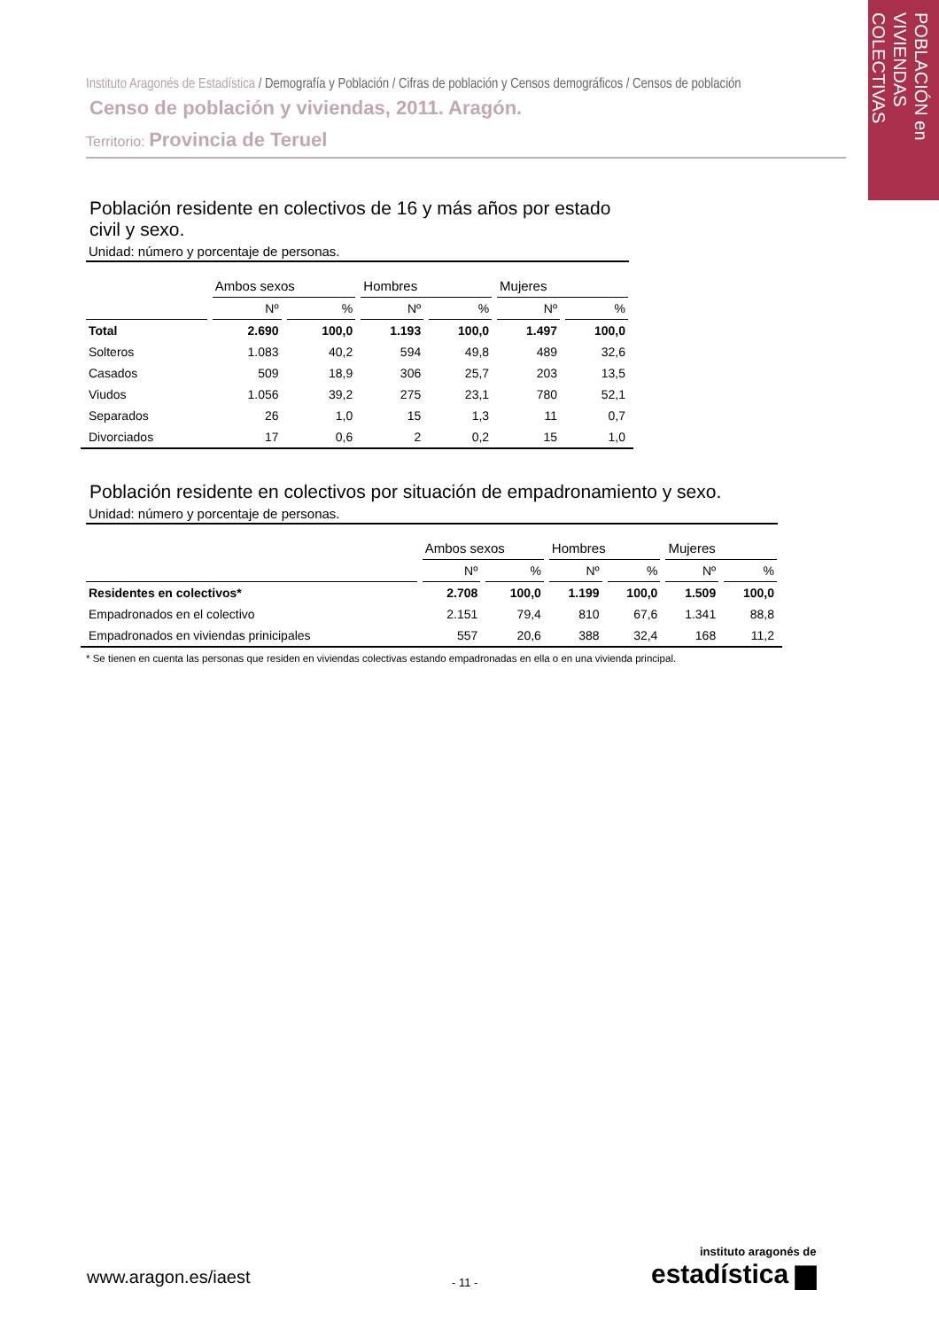POBLACIÓN en VIVIENDAS COLECTIVAS
Instituto Aragonés de Estadística / Demografía y Población / Cifras de población y Censos demográficos / Censos de población
Censo de población y viviendas, 2011. Aragón.
Territorio: Provincia de Teruel
Población residente en colectivos de 16 y más años por estado civil y sexo.
Unidad: número y porcentaje de personas.
| | Ambos sexos | | Hombres | | Mujeres | |
| --- | --- | --- | --- | --- | --- | --- |
| | Nº | % | Nº | % | Nº | % |
| Total | 2.690 | 100,0 | 1.193 | 100,0 | 1.497 | 100,0 |
| Solteros | 1.083 | 40,2 | 594 | 49,8 | 489 | 32,6 |
| Casados | 509 | 18,9 | 306 | 25,7 | 203 | 13,5 |
| Viudos | 1.056 | 39,2 | 275 | 23,1 | 780 | 52,1 |
| Separados | 26 | 1,0 | 15 | 1,3 | 11 | 0,7 |
| Divorciados | 17 | 0,6 | 2 | 0,2 | 15 | 1,0 |
Población residente en colectivos por situación de empadronamiento y sexo.
Unidad: número y porcentaje de personas.
| | Ambos sexos | | Hombres | | Mujeres | |
| --- | --- | --- | --- | --- | --- | --- |
| | Nº | % | Nº | % | Nº | % |
| Residentes en colectivos* | 2.708 | 100,0 | 1.199 | 100,0 | 1.509 | 100,0 |
| Empadronados en el colectivo | 2.151 | 79,4 | 810 | 67,6 | 1.341 | 88,8 |
| Empadronados en viviendas prinicipales | 557 | 20,6 | 388 | 32,4 | 168 | 11,2 |
* Se tienen en cuenta las personas que residen en viviendas colectivas estando empadronadas en ella o en una vivienda principal.
www.aragon.es/iaest - 11 -
instituto aragonés de
estadística ▆